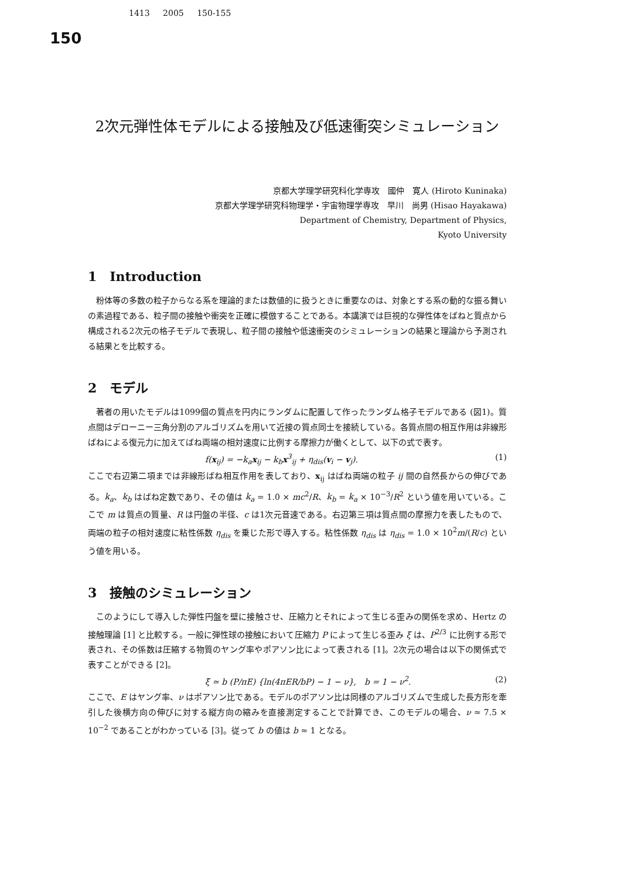1413 2005 150-155
150
2次元弾性体モデルによる接触及び低速衝突シミュレーション
京都大学理学研究科化学専攻　國仲　寛人 (Hiroto Kuninaka)
京都大学理学研究科物理学・宇宙物理学専攻　早川　尚男 (Hisao Hayakawa)
Department of Chemistry, Department of Physics,
Kyoto University
1　Introduction
粉体等の多数の粒子からなる系を理論的または数値的に扱うときに重要なのは、対象とする系の動的な振る舞いの素過程である、粒子間の接触や衝突を正確に模倣することである。本講演では巨視的な弾性体をばねと質点から構成される2次元の格子モデルで表現し、粒子間の接触や低速衝突のシミュレーションの結果と理論から予測される結果とを比較する。
2　モデル
著者の用いたモデルは1099個の質点を円内にランダムに配置して作ったランダム格子モデルである (図1)。質点間はデローニー三角分割のアルゴリズムを用いて近接の質点同士を接続している。各質点間の相互作用は非線形ばねによる復元力に加えてばね両端の相対速度に比例する摩擦力が働くとして、以下の式で表す。
f(x<sub>ij</sub>) = −k<sub>a</sub>x<sub>ij</sub> − k<sub>b</sub>x<sup>3</sup><sub>ij</sub> + η<sub>dis</sub>(v<sub>i</sub> − v<sub>j</sub>). (1)
ここで右辺第二項までは非線形ばね相互作用を表しており、x<sub>ij</sub> はばね両端の粒子 ij 間の自然長からの伸びである。k<sub>a</sub>、k<sub>b</sub> はばね定数であり、その値は k<sub>a</sub> = 1.0 × mc<sup>2</sup>/R、k<sub>b</sub> = k<sub>a</sub> × 10<sup>−3</sup>/R<sup>2</sup> という値を用いている。ここで m は質点の質量、R は円盤の半径、c は1次元音速である。右辺第三項は質点間の摩擦力を表したもので、両端の粒子の相対速度に粘性係数 η<sub>dis</sub> を乗じた形で導入する。粘性係数 η<sub>dis</sub> は η<sub>dis</sub> = 1.0 × 10<sup>2</sup>m/(R/c) という値を用いる。
3　接触のシミュレーション
このようにして導入した弾性円盤を壁に接触させ、圧縮力とそれによって生じる歪みの関係を求め、Hertz の接触理論 [1] と比較する。一般に弾性球の接触において圧縮力 P によって生じる歪み ξ は、P<sup>2/3</sup> に比例する形で表され、その係数は圧縮する物質のヤング率やポアソン比によって表される [1]。2次元の場合は以下の関係式で表すことができる [2]。
ξ ≃ b (P/πE) {ln(4πER/bP) − 1 − ν},　b = 1 − ν<sup>2</sup>. (2)
ここで、E はヤング率、ν はポアソン比である。モデルのポアソン比は同様のアルゴリズムで生成した長方形を牽引した後横方向の伸びに対する縦方向の縮みを直接測定することで計算でき、このモデルの場合、ν ≃ 7.5 × 10<sup>−2</sup> であることがわかっている [3]。従って b の値は b ≃ 1 となる。